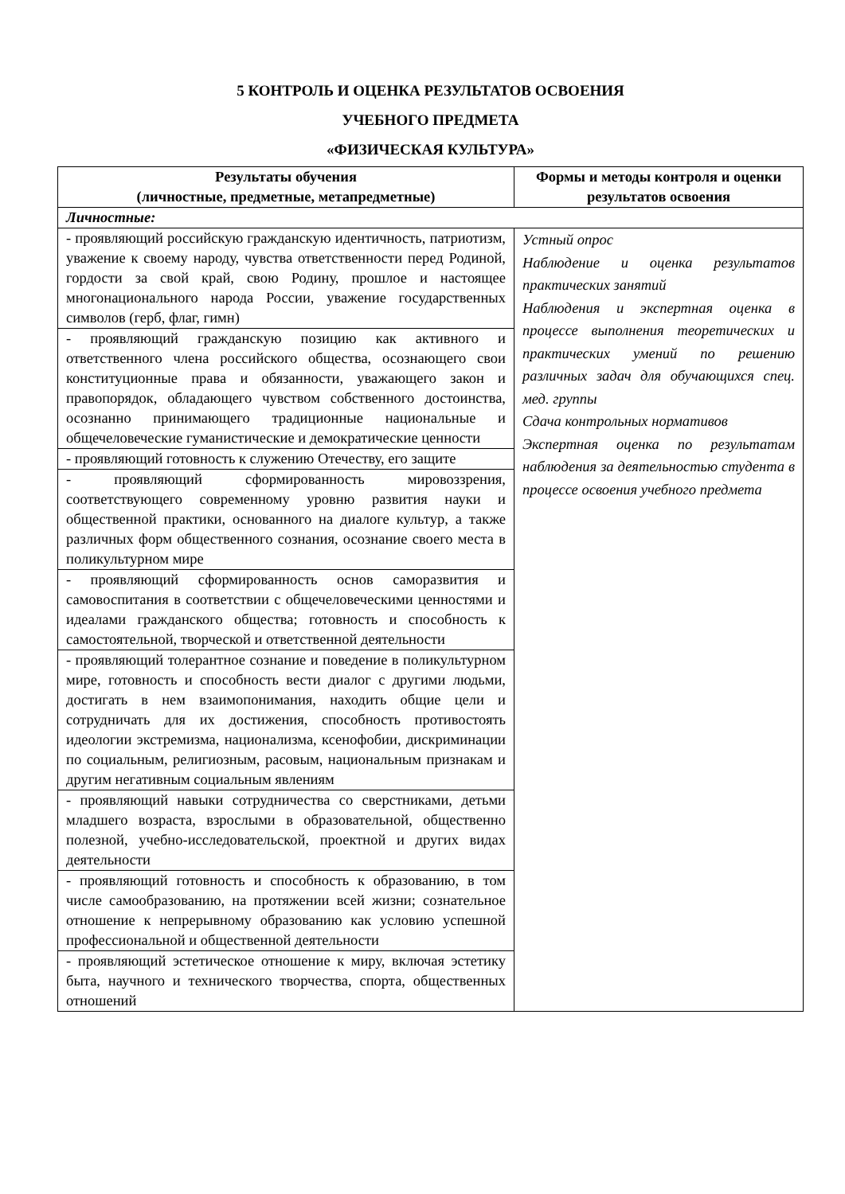5 КОНТРОЛЬ И ОЦЕНКА РЕЗУЛЬТАТОВ ОСВОЕНИЯ
УЧЕБНОГО ПРЕДМЕТА
«ФИЗИЧЕСКАЯ КУЛЬТУРА»
| Результаты обучения (личностные, предметные, метапредметные) | Формы и методы контроля и оценки результатов освоения |
| --- | --- |
| Личностные: | |
| - проявляющий российскую гражданскую идентичность, патриотизм, уважение к своему народу, чувства ответственности перед Родиной, гордости за свой край, свою Родину, прошлое и настоящее многонационального народа России, уважение государственных символов (герб, флаг, гимн) | Устный опрос Наблюдение и оценка результатов практических занятий Наблюдения и экспертная оценка в процессе выполнения теоретических и практических умений по решению различных задач для обучающихся спец. мед. группы Сдача контрольных нормативов Экспертная оценка по результатам наблюдения за деятельностью студента в процессе освоения учебного предмета |
| - проявляющий гражданскую позицию как активного и ответственного члена российского общества, осознающего свои конституционные права и обязанности, уважающего закон и правопорядок, обладающего чувством собственного достоинства, осознанно принимающего традиционные национальные и общечеловеческие гуманистические и демократические ценности | |
| - проявляющий готовность к служению Отечеству, его защите | |
| - проявляющий сформированность мировоззрения, соответствующего современному уровню развития науки и общественной практики, основанного на диалоге культур, а также различных форм общественного сознания, осознание своего места в поликультурном мире | |
| - проявляющий сформированность основ саморазвития и самовоспитания в соответствии с общечеловеческими ценностями и идеалами гражданского общества; готовность и способность к самостоятельной, творческой и ответственной деятельности | |
| - проявляющий толерантное сознание и поведение в поликультурном мире, готовность и способность вести диалог с другими людьми, достигать в нем взаимопонимания, находить общие цели и сотрудничать для их достижения, способность противостоять идеологии экстремизма, национализма, ксенофобии, дискриминации по социальным, религиозным, расовым, национальным признакам и другим негативным социальным явлениям | |
| - проявляющий навыки сотрудничества со сверстниками, детьми младшего возраста, взрослыми в образовательной, общественно полезной, учебно-исследовательской, проектной и других видах деятельности | |
| - проявляющий готовность и способность к образованию, в том числе самообразованию, на протяжении всей жизни; сознательное отношение к непрерывному образованию как условию успешной профессиональной и общественной деятельности | |
| - проявляющий эстетическое отношение к миру, включая эстетику быта, научного и технического творчества, спорта, общественных отношений | |